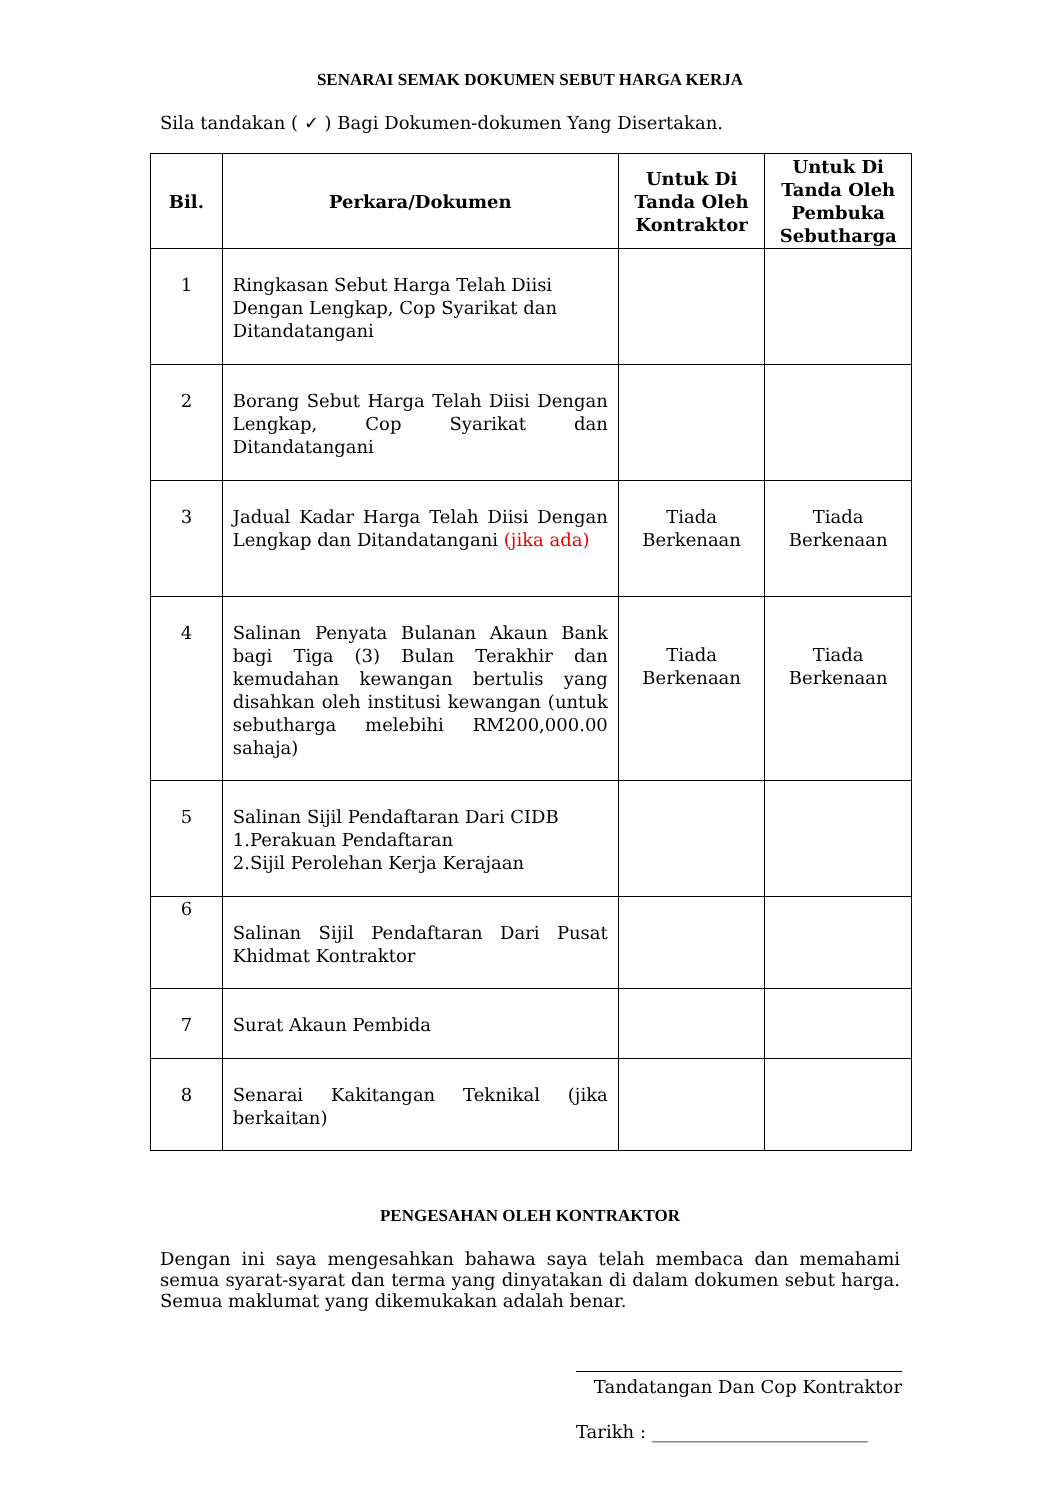SENARAI SEMAK DOKUMEN SEBUT HARGA KERJA
Sila tandakan ( ✓ ) Bagi Dokumen-dokumen Yang Disertakan.
| Bil. | Perkara/Dokumen | Untuk Di Tanda Oleh Kontraktor | Untuk Di Tanda Oleh Pembuka Sebutharga |
| --- | --- | --- | --- |
| 1 | Ringkasan Sebut Harga Telah Diisi Dengan Lengkap, Cop Syarikat dan Ditandatangani | | |
| 2 | Borang Sebut Harga Telah Diisi Dengan Lengkap, Cop Syarikat dan Ditandatangani | | |
| 3 | Jadual Kadar Harga Telah Diisi Dengan Lengkap dan Ditandatangani (jika ada) | Tiada Berkenaan | Tiada Berkenaan |
| 4 | Salinan Penyata Bulanan Akaun Bank bagi Tiga (3) Bulan Terakhir dan kemudahan kewangan bertulis yang disahkan oleh institusi kewangan (untuk sebutharga melebihi RM200,000.00 sahaja) | Tiada Berkenaan | Tiada Berkenaan |
| 5 | Salinan Sijil Pendaftaran Dari CIDB 1.Perakuan Pendaftaran 2.Sijil Perolehan Kerja Kerajaan | | |
| 6 | Salinan Sijil Pendaftaran Dari Pusat Khidmat Kontraktor | | |
| 7 | Surat Akaun Pembida | | |
| 8 | Senarai Kakitangan Teknikal (jika berkaitan) | | |
PENGESAHAN OLEH KONTRAKTOR
Dengan ini saya mengesahkan bahawa saya telah membaca dan memahami semua syarat-syarat dan terma yang dinyatakan di dalam dokumen sebut harga. Semua maklumat yang dikemukakan adalah benar.
Tandatangan Dan Cop Kontraktor
Tarikh : ________________________